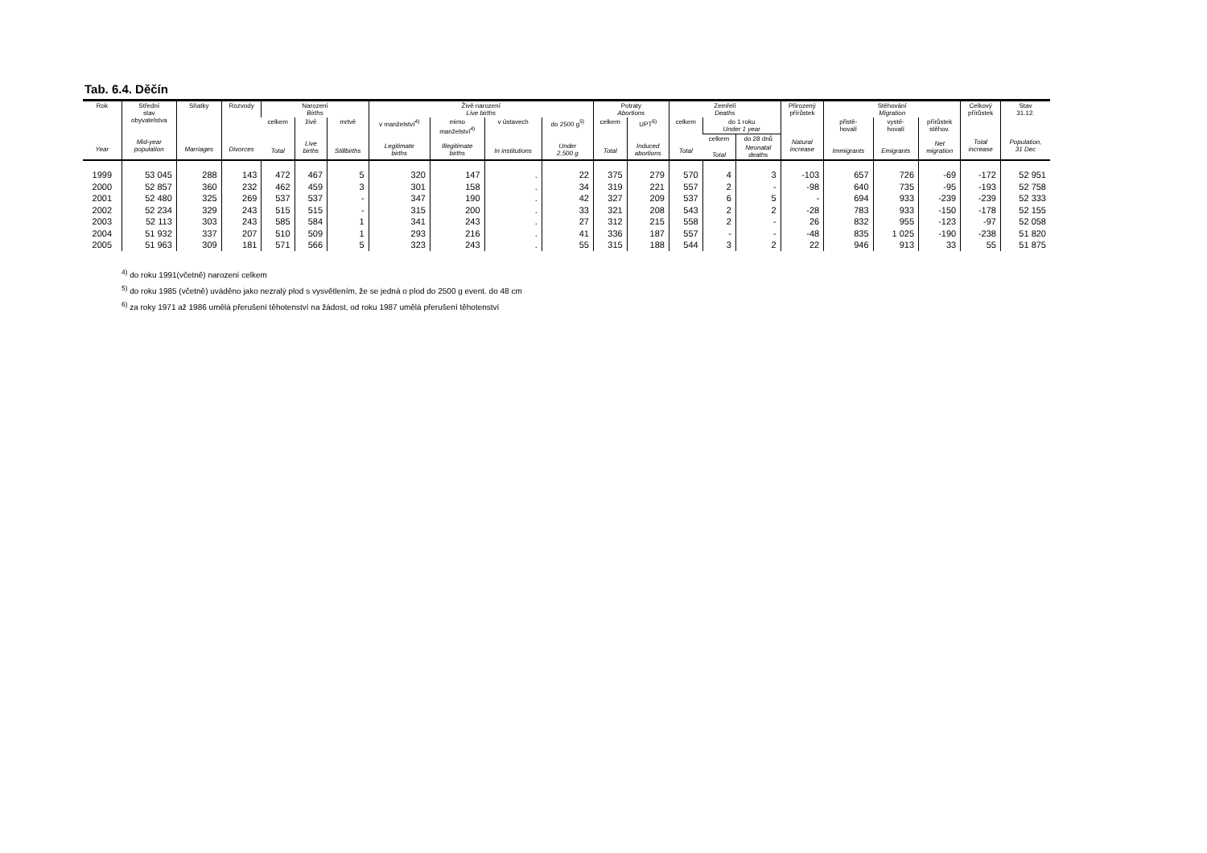Tab. 6.4. Děčín
| Rok Year | Střední stav obyvatelstva Mid-year population | Sňatky Marriages | Rozvody Divorces | Narození Births | | | Živě narození Live births | | | | Potraty Abortions | | Zemřelí Deaths | | | Přirozený přírůstek Natural increase | Stěhování Migration | | | Celkový přírůstek Total increase | Stav 31.12. Population, 31 Dec |
| --- | --- | --- | --- | --- | --- | --- | --- | --- | --- | --- | --- | --- | --- | --- | --- | --- | --- | --- | --- | --- | --- |
| | | | | celkem Total | živě Live births | mrtvě Stillbirths | v manželství<sup>4)</sup> Legitimate births | mimo manželství<sup>4)</sup> Illegitimate births | v ústavech In institutions | do 2500 g<sup>5)</sup> Under 2,500 g | celkem Total | UPT<sup>6)</sup> Induced abortions | celkem Total | do 1 roku Under 1 year | | | přistě- hovalí Immigrants | vystě- hovalí Emigrants | přírůstek stěhov. Net migration | | |
| | | | | | | | | | | | | | | celkem | do 28 dnů | | | | | | |
| | | | | | | | | | | | | | | Total | Neonatal deaths | | | | | | |
| 1999 | 53 045 | 288 | 143 | 472 | 467 | 5 | 320 | 147 | . | 22 | 375 | 279 | 570 | 4 | 3 | -103 | 657 | 726 | -69 | -172 | 52 951 |
| 2000 | 52 857 | 360 | 232 | 462 | 459 | 3 | 301 | 158 | . | 34 | 319 | 221 | 557 | 2 | - | -98 | 640 | 735 | -95 | -193 | 52 758 |
| 2001 | 52 480 | 325 | 269 | 537 | 537 | - | 347 | 190 | . | 42 | 327 | 209 | 537 | 6 | 5 | - | 694 | 933 | -239 | -239 | 52 333 |
| 2002 | 52 234 | 329 | 243 | 515 | 515 | - | 315 | 200 | . | 33 | 321 | 208 | 543 | 2 | 2 | -28 | 783 | 933 | -150 | -178 | 52 155 |
| 2003 | 52 113 | 303 | 243 | 585 | 584 | 1 | 341 | 243 | . | 27 | 312 | 215 | 558 | 2 | - | 26 | 832 | 955 | -123 | -97 | 52 058 |
| 2004 | 51 932 | 337 | 207 | 510 | 509 | 1 | 293 | 216 | . | 41 | 336 | 187 | 557 | - | - | -48 | 835 | 1 025 | -190 | -238 | 51 820 |
| 2005 | 51 963 | 309 | 181 | 571 | 566 | 5 | 323 | 243 | . | 55 | 315 | 188 | 544 | 3 | 2 | 22 | 946 | 913 | 33 | 55 | 51 875 |
<sup>4)</sup> do roku 1991(včetně) narození celkem
<sup>5)</sup> do roku 1985 (včetně) uváděno jako nezralý plod s vysvětlením, že se jedná o plod do 2500 g event. do 48 cm
<sup>6)</sup> za roky 1971 až 1986 umělá přerušení těhotenství na žádost, od roku 1987 umělá přerušení těhotenství